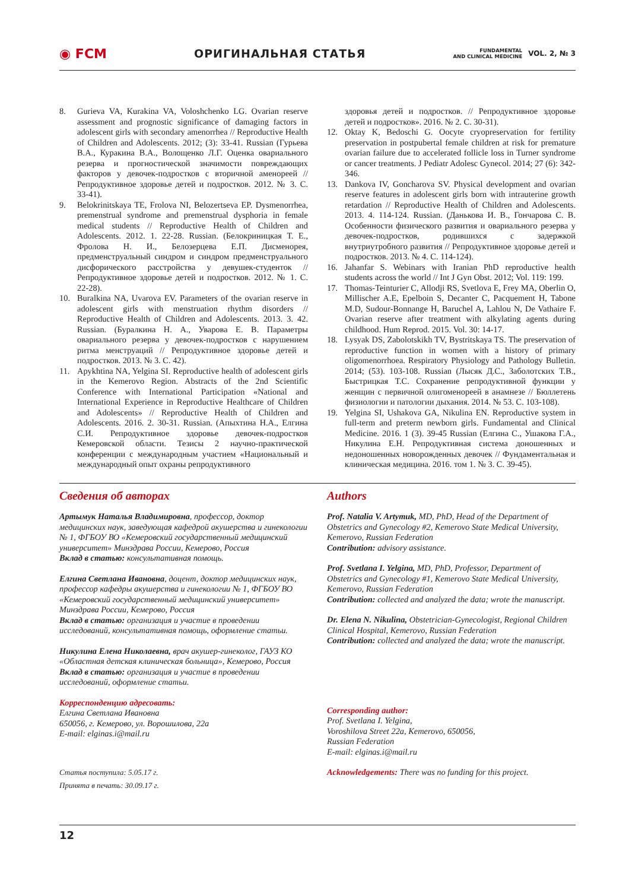◉ FCM ОРИГИНАЛЬНАЯ СТАТЬЯ FUNDAMENTAL
AND CLINICAL MEDICINE VOL. 2, № 3
8. Gurieva VA, Kurakina VA, Voloshchenko LG. Ovarian reserve assessment and prognostic significance of damaging factors in adolescent girls with secondary amenorrhea // Reproductive Health of Children and Adolescents. 2012; (3): 33-41. Russian (Гурьева В.А., Куракина В.А., Волощенко Л.Г. Оценка овариального резерва и прогностической зна­чимости повреждающих факторов у девочек-подростков с вторичной аменореей // Репродуктивное здоровье детей и подростков. 2012. № 3. С. 33-41).
9. Belokrinitskaya TE, Frolova NI, Belozertseva EP. Dysmenorrhea, premenstrual syndrome and premenstrual dysphoria in female medical students // Reproductive Health of Children and Adolescents. 2012. 1. 22-28. Russian. (Белокриницкая Т. Е., Фролова Н. И., Белозерцева Е.П. Дисменорея, предменструальный синдром и синдром предменструального дисфорического расстройства у девушек-студенток // Репродуктивное здоровье детей и подростков. 2012. № 1. С. 22-28).
10. Buralkina NA, Uvarova EV. Parameters of the ovarian reserve in adolescent girls with menstruation rhythm disorders // Reproductive Health of Children and Adolescents. 2013. 3. 42. Russian. (Буралкина Н. А., Уварова Е. В. Параметры овариального резерва у девочек-подростков с нарушением ритма менструаций // Репродуктивное здоровье детей и подростков. 2013. № 3. С. 42).
11. Apykhtina NA, Yelgina SI. Reproductive health of adolescent girls in the Kemerovo Region. Abstracts of the 2nd Scientific Conference with International Participation «National and International Experience in Reproductive Healthcare of Children and Adolescents» // Reproductive Health of Children and Adolescents. 2016. 2. 30-31. Russian. (Апыхтина Н.А., Елгина С.И. Репродуктивное здоровье девочек-подростков Кемеровской области. Тезисы 2 научно-практической конференции с международным участием «Национальный и международный опыт охраны репродуктивного
здоровья детей и подростков. // Репродуктивное здоровье детей и подростков». 2016. № 2. С. 30-31).
12. Oktay K, Bedoschi G. Oocyte cryopreservation for fertility preservation in postpubertal female children at risk for premature ovarian failure due to accelerated follicle loss in Turner syndrome or cancer treatments. J Pediatr Adolesc Gynecol. 2014; 27 (6): 342-346.
13. Dankova IV, Goncharova SV. Physical development and ovarian reserve features in adolescent girls born with intrauterine growth retardation // Reproductive Health of Children and Adolescents. 2013. 4. 114-124. Russian. (Данькова И. В., Гончарова С. В. Особенности физического развития и овариального резерва у девочек-подростков, родившихся с задержкой внутриутробного развития // Репродуктивное здоровье детей и подростков. 2013. № 4. С. 114-124).
16. Jahanfar S. Webinars with Iranian PhD reproductive health students across the world // Int J Gyn Obst. 2012; Vol. 119: 199.
17. Thomas-Teinturier C, Allodji RS, Svetlova E, Frey MA, Oberlin O, Millischer A.E, Epelboin S, Decanter C, Pacquement H, Tabone M.D, Sudour-Bonnange H, Baruchel A, Lahlou N, De Vathaire F. Ovarian reserve after treatment with alkylating agents during childhood. Hum Reprod. 2015. Vol. 30: 14-17.
18. Lysyak DS, Zabolotskikh TV, Bystritskaya TS. The preservation of reproductive function in women with a history of primary oligomenorrhoea. Respiratory Physiology and Pathology Bulletin. 2014; (53). 103-108. Russian (Лысяк Д.С., Заболотских Т.В., Быстрицкая Т.С. Сохранение репродуктивной функции у женщин с первичной олигоменореей в анамнезе // Бюллетень физиологии и патологии дыхания. 2014. № 53. С. 103-108).
19. Yelgina SI, Ushakova GA, Nikulina EN. Reproductive system in full-term and preterm newborn girls. Fundamental and Clinical Medicine. 2016. 1 (3). 39-45 Russian (Елгина С., Ушакова Г.А., Никулина Е.Н. Репродуктивная система доношенных и недоношенных новорожденных девочек // Фундаментальная и клиническая медицина. 2016. том 1. № 3. С. 39-45).
Сведения об авторах
Артымук Наталья Владимировна, профессор, доктор медицинских наук, заведующая кафедрой акушерства и гинекологии № 1, ФГБОУ ВО «Кемеровский государственный медицинский университет» Минздрава России, Кемерово, Россия
Вклад в статью: консультативная помощь.
Елгина Светлана Ивановна, доцент, доктор медицинских наук, профессор кафедры акушерства и гинекологии № 1, ФГБОУ ВО «Кемеровский государственный медицинский университет» Минздрава России, Кемерово, Россия
Вклад в статью: организация и участие в проведении исследований, консультативная помощь, оформление статьи.
Никулина Елена Николаевна, врач акушер-гинеколог, ГАУЗ КО «Областная детская клиническая больница», Кемерово, Россия
Вклад в статью: организация и участие в проведении исследований, оформление статьи.
Корреспонденцию адресовать:
Елгина Светлана Ивановна
650056, г. Кемерово, ул. Ворошилова, 22а
E-mail: elginas.i@mail.ru
Статья поступила: 5.05.17 г.
Принята в печать: 30.09.17 г.
Authors
Prof. Natalia V. Artymuk, MD, PhD, Head of the Department of Obstetrics and Gynecology #2, Kemerovo State Medical University, Kemerovo, Russian Federation
Contribution: advisory assistance.
Prof. Svetlana I. Yelgina, MD, PhD, Professor, Department of Obstetrics and Gynecology #1, Kemerovo State Medical University, Kemerovo, Russian Federation
Contribution: collected and analyzed the data; wrote the manuscript.
Dr. Elena N. Nikulina, Obstetrician-Gynecologist, Regional Children Clinical Hospital, Kemerovo, Russian Federation
Contribution: collected and analyzed the data; wrote the manuscript.
Corresponding author:
Prof. Svetlana I. Yelgina,
Voroshilova Street 22a, Kemerovo, 650056,
Russian Federation
E-mail: elginas.i@mail.ru
Acknowledgements: There was no funding for this project.
12